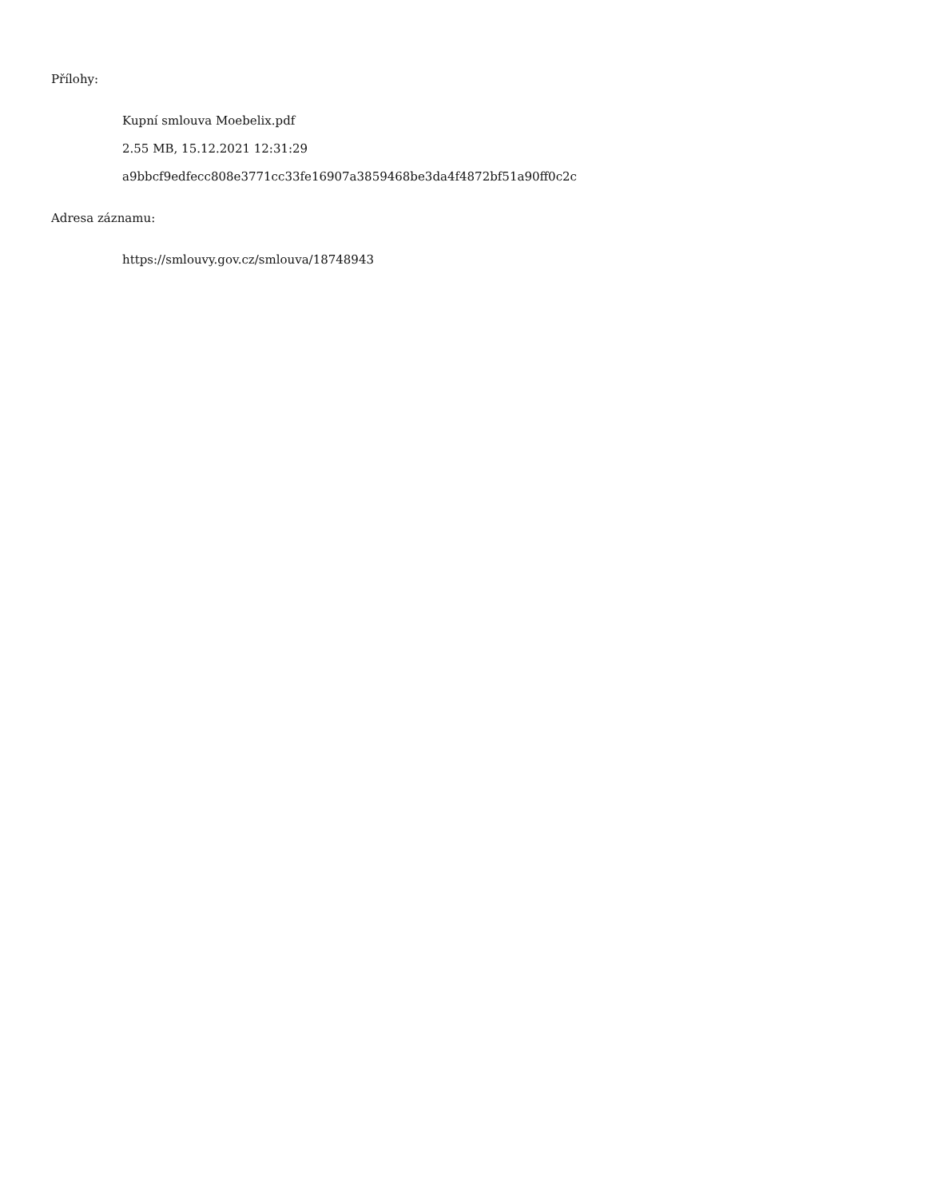Přílohy:
Kupní smlouva Moebelix.pdf
2.55 MB, 15.12.2021 12:31:29
a9bbcf9edfecc808e3771cc33fe16907a3859468be3da4f4872bf51a90ff0c2c
Adresa záznamu:
https://smlouvy.gov.cz/smlouva/18748943